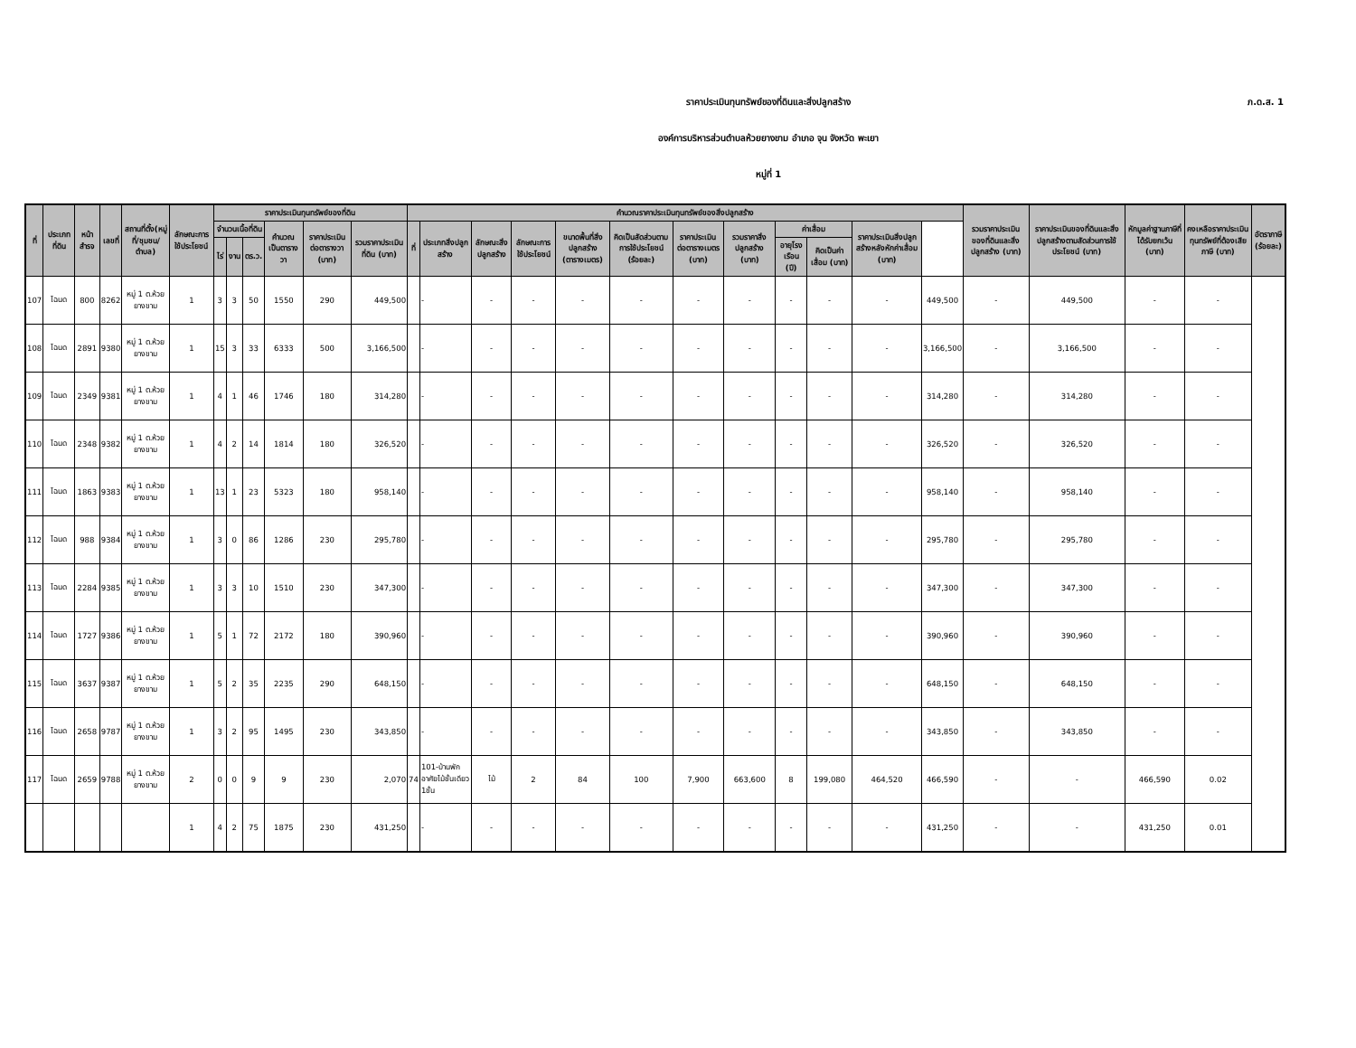ภ.ด.ส. 1
ราคาประเมินทุนทรัพย์ของที่ดินและสิ่งปลูกสร้าง
องค์การบริหารส่วนตำบลห้วยยางขาม อำเภอ จุน จังหวัด พะเยา
หมู่ที่ 1
| ที่ | ประเภทที่ดิน | หน้าสำรจ | เลขที่ | สถานที่ตั้ง(หมู่ที่/ชุมชน/ตำบล) | ลักษณะการใช้ประโยชน์ | ราคาประเมินทุนทรัพย์ของที่ดิน | | | | | | คำนวณราคาประเมินทุนทรัพย์ของสิ่งปลูกสร้าง | | | | | | | | | | | | รวมราคาประเมินของที่ดินและสิ่งปลูกสร้าง (บาท) | ราคาประเมินของที่ดินและสิ่งปลูกสร้างตามสัดส่วนการใช้ประโยชน์ (บาท) | หักมูลค่าฐานภาษีที่ได้รับยกเว้น (บาท) | คงเหลือราคาประเมินทุนทรัพย์ที่ต้องเสียภาษี (บาท) | อัตราภาษี (ร้อยละ) |
| --- | --- | --- | --- | --- | --- | --- | --- | --- | --- | --- | --- | --- | --- | --- | --- | --- | --- | --- | --- | --- | --- | --- | --- | --- | --- | --- | --- | --- |
| | | | | | | จำนวนเนื้อที่ดิน | | | คำนวณเป็นตารางวา | ราคาประเมินต่อตารางวา (บาท) | รวมราคาประเมินที่ดิน (บาท) | ที่ | ประเภทสิ่งปลูกสร้าง | ลักษณะสิ่งปลูกสร้าง | ลักษณะการใช้ประโยชน์ | ขนาดพื้นที่สิ่งปลูกสร้าง (ตารางเมตร) | คิดเป็นสัดส่วนตามการใช้ประโยชน์ (ร้อยละ) | ราคาประเมินต่อตารางเมตร (บาท) | รวมราคาสิ่งปลูกสร้าง (บาท) | ค่าเสื่อม | | ราคาประเมินสิ่งปลูกสร้างหลังหักค่าเสื่อม (บาท) | | | | | | |
| | | | | | | ไร่ | งาน | ตร.ว. | | | | | | | | | | | | อายุโรงเรือน (ปี) | คิดเป็นค่าเสื่อม (บาท) | | | | | | | |
| 107 | โฉนด | 800 | 8262 | หมู่ 1 ต.ห้วยยางขาม | 1 | 3 | 3 | 50 | 1550 | 290 | 449,500 | | - | - | - | - | - | - | - | - | - | - | 449,500 | - | 449,500 | - | - | |
| 108 | โฉนด | 2891 | 9380 | หมู่ 1 ต.ห้วยยางขาม | 1 | 15 | 3 | 33 | 6333 | 500 | 3,166,500 | | - | - | - | - | - | - | - | - | - | - | 3,166,500 | - | 3,166,500 | - | - | |
| 109 | โฉนด | 2349 | 9381 | หมู่ 1 ต.ห้วยยางขาม | 1 | 4 | 1 | 46 | 1746 | 180 | 314,280 | | - | - | - | - | - | - | - | - | - | - | 314,280 | - | 314,280 | - | - | |
| 110 | โฉนด | 2348 | 9382 | หมู่ 1 ต.ห้วยยางขาม | 1 | 4 | 2 | 14 | 1814 | 180 | 326,520 | | - | - | - | - | - | - | - | - | - | - | 326,520 | - | 326,520 | - | - | |
| 111 | โฉนด | 1863 | 9383 | หมู่ 1 ต.ห้วยยางขาม | 1 | 13 | 1 | 23 | 5323 | 180 | 958,140 | | - | - | - | - | - | - | - | - | - | - | 958,140 | - | 958,140 | - | - | |
| 112 | โฉนด | 988 | 9384 | หมู่ 1 ต.ห้วยยางขาม | 1 | 3 | 0 | 86 | 1286 | 230 | 295,780 | | - | - | - | - | - | - | - | - | - | - | 295,780 | - | 295,780 | - | - | |
| 113 | โฉนด | 2284 | 9385 | หมู่ 1 ต.ห้วยยางขาม | 1 | 3 | 3 | 10 | 1510 | 230 | 347,300 | | - | - | - | - | - | - | - | - | - | - | 347,300 | - | 347,300 | - | - | |
| 114 | โฉนด | 1727 | 9386 | หมู่ 1 ต.ห้วยยางขาม | 1 | 5 | 1 | 72 | 2172 | 180 | 390,960 | | - | - | - | - | - | - | - | - | - | - | 390,960 | - | 390,960 | - | - | |
| 115 | โฉนด | 3637 | 9387 | หมู่ 1 ต.ห้วยยางขาม | 1 | 5 | 2 | 35 | 2235 | 290 | 648,150 | | - | - | - | - | - | - | - | - | - | - | 648,150 | - | 648,150 | - | - | |
| 116 | โฉนด | 2658 | 9787 | หมู่ 1 ต.ห้วยยางขาม | 1 | 3 | 2 | 95 | 1495 | 230 | 343,850 | | - | - | - | - | - | - | - | - | - | - | 343,850 | - | 343,850 | - | - | |
| 117 | โฉนด | 2659 | 9788 | หมู่ 1 ต.ห้วยยางขาม | 2 | 0 | 0 | 9 | 9 | 230 | 2,070 | 74 | 101-บ้านพักอาศัยไม้ชั้นเดียว 1ชั้น | ไม้ | 2 | 84 | 100 | 7,900 | 663,600 | 8 | 199,080 | 464,520 | 466,590 | - | - | 466,590 | 0.02 | |
| | | | | | 1 | 4 | 2 | 75 | 1875 | 230 | 431,250 | | - | - | - | - | - | - | - | - | - | - | 431,250 | - | - | 431,250 | 0.01 | |